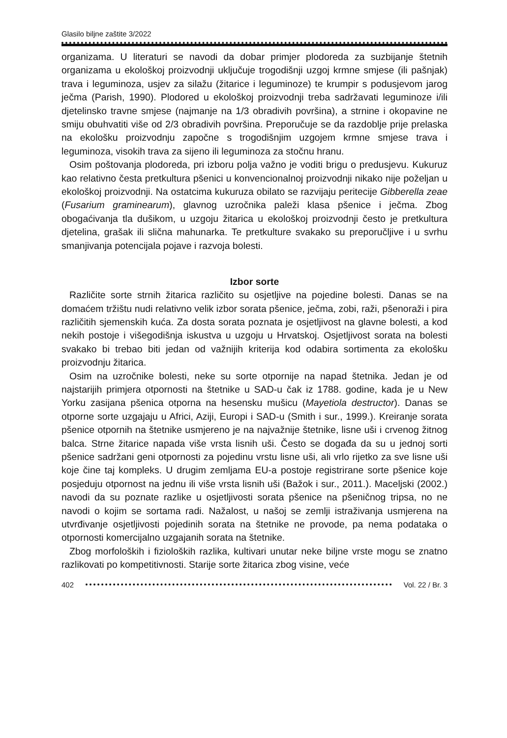Glasilo biljne zaštite 3/2022
organizama. U literaturi se navodi da dobar primjer plodoreda za suzbijanje štetnih organizama u ekološkoj proizvodnji uključuje trogodišnji uzgoj krmne smjese (ili pašnjak) trava i leguminoza, usjev za silažu (žitarice i leguminoze) te krumpir s podusjevom jarog ječma (Parish, 1990). Plodored u ekološkoj proizvodnji treba sadržavati leguminoze i/ili djetelinsko travne smjese (najmanje na 1/3 obradivih površina), a strnine i okopavine ne smiju obuhvatiti više od 2/3 obradivih površina. Preporučuje se da razdoblje prije prelaska na ekološku proizvodnju započne s trogodišnjim uzgojem krmne smjese trava i leguminoza, visokih trava za sijeno ili leguminoza za stočnu hranu.
Osim poštovanja plodoreda, pri izboru polja važno je voditi brigu o predusjevu. Kukuruz kao relativno česta pretkultura pšenici u konvencionalnoj proizvodnji nikako nije poželjan u ekološkoj proizvodnji. Na ostatcima kukuruza obilato se razvijaju peritecije Gibberella zeae (Fusarium graminearum), glavnog uzročnika paleži klasa pšenice i ječma. Zbog obogaćivanja tla dušikom, u uzgoju žitarica u ekološkoj proizvodnji često je pretkultura djetelina, grašak ili slična mahunarka. Te pretkulture svakako su preporučljive i u svrhu smanjivanja potencijala pojave i razvoja bolesti.
Izbor sorte
Različite sorte strnih žitarica različito su osjetljive na pojedine bolesti. Danas se na domaćem tržištu nudi relativno velik izbor sorata pšenice, ječma, zobi, raži, pšenoraži i pira različitih sjemenskih kuća. Za dosta sorata poznata je osjetljivost na glavne bolesti, a kod nekih postoje i višegodišnja iskustva u uzgoju u Hrvatskoj. Osjetljivost sorata na bolesti svakako bi trebao biti jedan od važnijih kriterija kod odabira sortimenta za ekološku proizvodnju žitarica.
Osim na uzročnike bolesti, neke su sorte otpornije na napad štetnika. Jedan je od najstarijih primjera otpornosti na štetnike u SAD-u čak iz 1788. godine, kada je u New Yorku zasijana pšenica otporna na hesensku mušicu (Mayetiola destructor). Danas se otporne sorte uzgajaju u Africi, Aziji, Europi i SAD-u (Smith i sur., 1999.). Kreiranje sorata pšenice otpornih na štetnike usmjereno je na najvažnije štetnike, lisne uši i crvenog žitnog balca. Strne žitarice napada više vrsta lisnih uši. Često se događa da su u jednoj sorti pšenice sadržani geni otpornosti za pojedinu vrstu lisne uši, ali vrlo rijetko za sve lisne uši koje čine taj kompleks. U drugim zemljama EU-a postoje registrirane sorte pšenice koje posjeduju otpornost na jednu ili više vrsta lisnih uši (Bažok i sur., 2011.). Maceljski (2002.) navodi da su poznate razlike u osjetljivosti sorata pšenice na pšeničnog tripsa, no ne navodi o kojim se sortama radi. Nažalost, u našoj se zemlji istraživanja usmjerena na utvrđivanje osjetljivosti pojedinih sorata na štetnike ne provode, pa nema podataka o otpornosti komercijalno uzgajanih sorata na štetnike.
Zbog morfoloških i fizioloških razlika, kultivari unutar neke biljne vrste mogu se znatno razlikovati po kompetitivnosti. Starije sorte žitarica zbog visine, veće
402 Vol. 22 / Br. 3